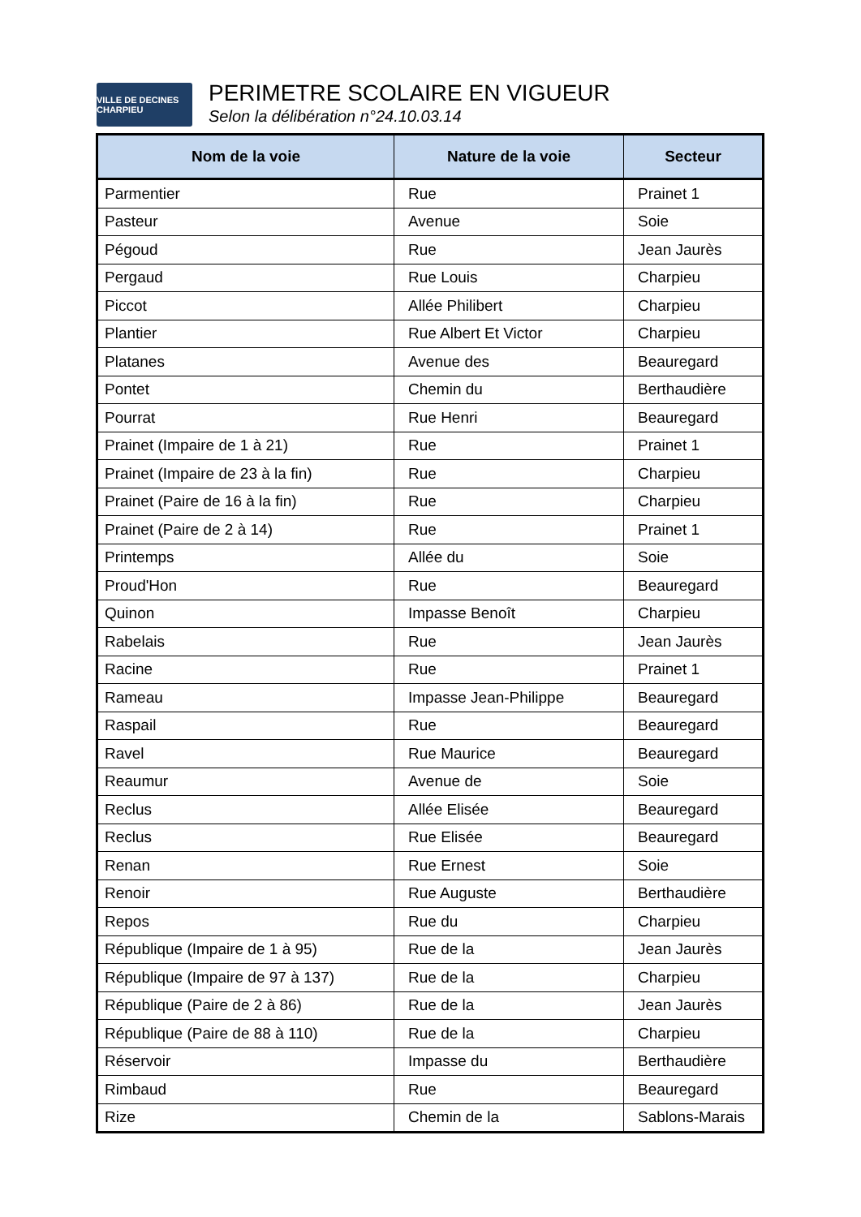VILLE DE DECINES CHARPIEU
PERIMETRE SCOLAIRE EN VIGUEUR
Selon la délibération n°24.10.03.14
| Nom de la voie | Nature de la voie | Secteur |
| --- | --- | --- |
| Parmentier | Rue | Prainet 1 |
| Pasteur | Avenue | Soie |
| Pégoud | Rue | Jean Jaurès |
| Pergaud | Rue Louis | Charpieu |
| Piccot | Allée Philibert | Charpieu |
| Plantier | Rue Albert Et Victor | Charpieu |
| Platanes | Avenue des | Beauregard |
| Pontet | Chemin du | Berthaudière |
| Pourrat | Rue Henri | Beauregard |
| Prainet (Impaire de 1 à 21) | Rue | Prainet 1 |
| Prainet (Impaire de 23 à la fin) | Rue | Charpieu |
| Prainet (Paire de 16 à la fin) | Rue | Charpieu |
| Prainet (Paire de 2 à 14) | Rue | Prainet 1 |
| Printemps | Allée du | Soie |
| Proud'Hon | Rue | Beauregard |
| Quinon | Impasse Benoît | Charpieu |
| Rabelais | Rue | Jean Jaurès |
| Racine | Rue | Prainet 1 |
| Rameau | Impasse Jean-Philippe | Beauregard |
| Raspail | Rue | Beauregard |
| Ravel | Rue Maurice | Beauregard |
| Reaumur | Avenue de | Soie |
| Reclus | Allée Elisée | Beauregard |
| Reclus | Rue Elisée | Beauregard |
| Renan | Rue Ernest | Soie |
| Renoir | Rue Auguste | Berthaudière |
| Repos | Rue du | Charpieu |
| République (Impaire de 1 à 95) | Rue de la | Jean Jaurès |
| République (Impaire de 97 à 137) | Rue de la | Charpieu |
| République (Paire de 2 à 86) | Rue de la | Jean Jaurès |
| République (Paire de 88 à 110) | Rue de la | Charpieu |
| Réservoir | Impasse du | Berthaudière |
| Rimbaud | Rue | Beauregard |
| Rize | Chemin de la | Sablons-Marais |